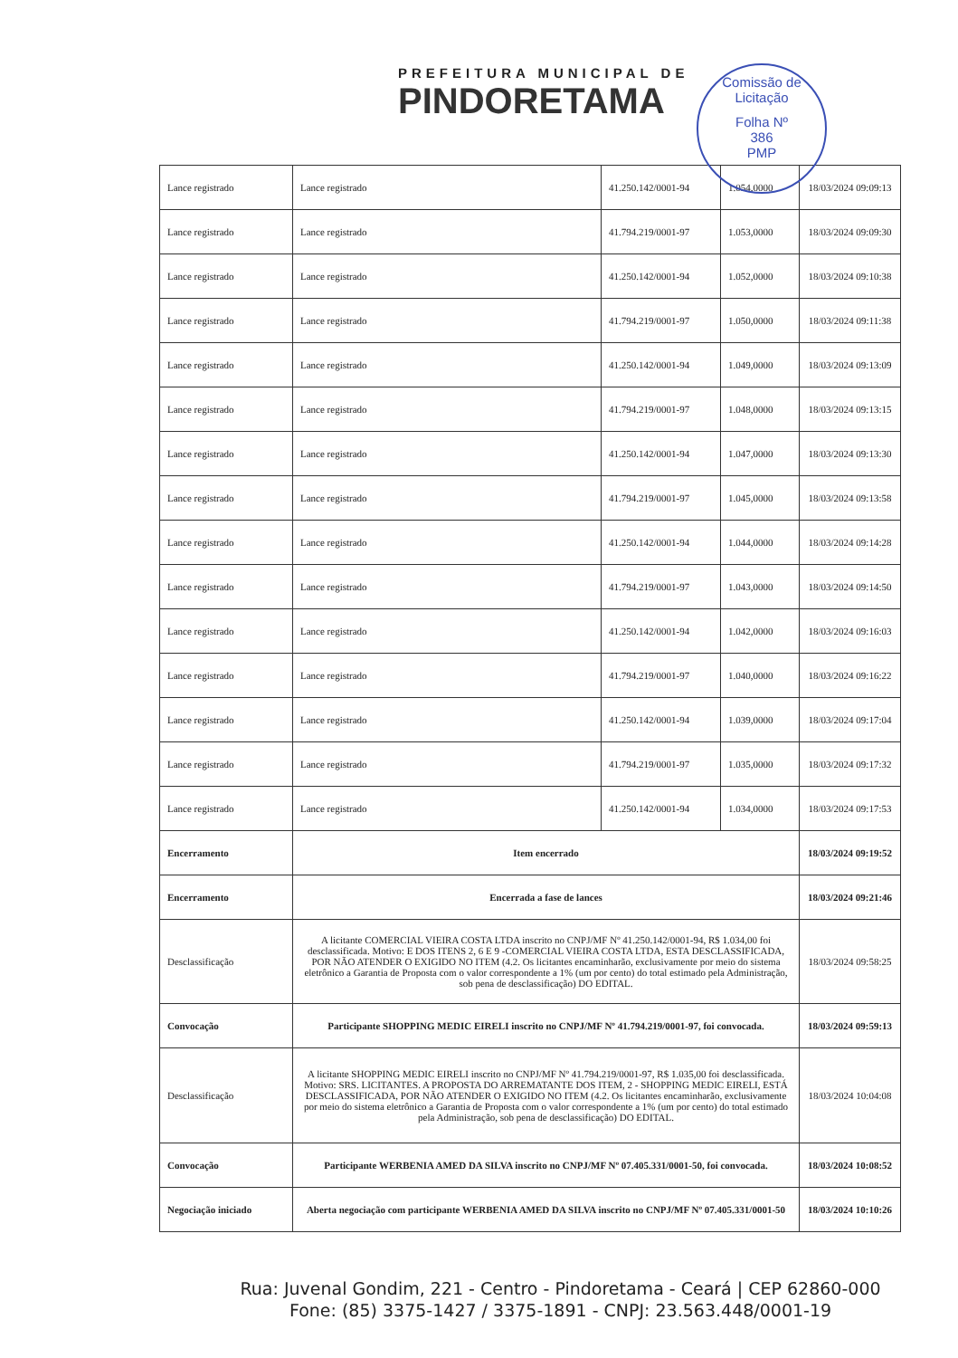Comissão de Licitação
Folha Nº
386
PMP
PREFEITURA MUNICIPAL DE
PINDORETAMA
| Lance registrado | Lance registrado | 41.250.142/0001-94 | 1.054,0000 | 18/03/2024 09:09:13 |
| Lance registrado | Lance registrado | 41.794.219/0001-97 | 1.053,0000 | 18/03/2024 09:09:30 |
| Lance registrado | Lance registrado | 41.250.142/0001-94 | 1.052,0000 | 18/03/2024 09:10:38 |
| Lance registrado | Lance registrado | 41.794.219/0001-97 | 1.050,0000 | 18/03/2024 09:11:38 |
| Lance registrado | Lance registrado | 41.250.142/0001-94 | 1.049,0000 | 18/03/2024 09:13:09 |
| Lance registrado | Lance registrado | 41.794.219/0001-97 | 1.048,0000 | 18/03/2024 09:13:15 |
| Lance registrado | Lance registrado | 41.250.142/0001-94 | 1.047,0000 | 18/03/2024 09:13:30 |
| Lance registrado | Lance registrado | 41.794.219/0001-97 | 1.045,0000 | 18/03/2024 09:13:58 |
| Lance registrado | Lance registrado | 41.250.142/0001-94 | 1.044,0000 | 18/03/2024 09:14:28 |
| Lance registrado | Lance registrado | 41.794.219/0001-97 | 1.043,0000 | 18/03/2024 09:14:50 |
| Lance registrado | Lance registrado | 41.250.142/0001-94 | 1.042,0000 | 18/03/2024 09:16:03 |
| Lance registrado | Lance registrado | 41.794.219/0001-97 | 1.040,0000 | 18/03/2024 09:16:22 |
| Lance registrado | Lance registrado | 41.250.142/0001-94 | 1.039,0000 | 18/03/2024 09:17:04 |
| Lance registrado | Lance registrado | 41.794.219/0001-97 | 1.035,0000 | 18/03/2024 09:17:32 |
| Lance registrado | Lance registrado | 41.250.142/0001-94 | 1.034,0000 | 18/03/2024 09:17:53 |
| Encerramento | Item encerrado | | | 18/03/2024 09:19:52 |
| Encerramento | Encerrada a fase de lances | | | 18/03/2024 09:21:46 |
| Desclassificação | A licitante COMERCIAL VIEIRA COSTA LTDA inscrito no CNPJ/MF Nº 41.250.142/0001-94, R$ 1.034,00 foi desclassificada. Motivo: E DOS ITENS 2, 6 E 9 -COMERCIAL VIEIRA COSTA LTDA, ESTA DESCLASSIFICADA, POR NÃO ATENDER O EXIGIDO NO ITEM (4.2. Os licitantes encaminharão, exclusivamente por meio do sistema eletrônico a Garantia de Proposta com o valor correspondente a 1% (um por cento) do total estimado pela Administração, sob pena de desclassificação) DO EDITAL. | | | 18/03/2024 09:58:25 |
| Convocação | Participante SHOPPING MEDIC EIRELI inscrito no CNPJ/MF Nº 41.794.219/0001-97, foi convocada. | | | 18/03/2024 09:59:13 |
| Desclassificação | A licitante SHOPPING MEDIC EIRELI inscrito no CNPJ/MF Nº 41.794.219/0001-97, R$ 1.035,00 foi desclassificada. Motivo: SRS. LICITANTES. A PROPOSTA DO ARREMATANTE DOS ITEM, 2 - SHOPPING MEDIC EIRELI, ESTÁ DESCLASSIFICADA, POR NÃO ATENDER O EXIGIDO NO ITEM (4.2. Os licitantes encaminharão, exclusivamente por meio do sistema eletrônico a Garantia de Proposta com o valor correspondente a 1% (um por cento) do total estimado pela Administração, sob pena de desclassificação) DO EDITAL. | | | 18/03/2024 10:04:08 |
| Convocação | Participante WERBENIA AMED DA SILVA inscrito no CNPJ/MF Nº 07.405.331/0001-50, foi convocada. | | | 18/03/2024 10:08:52 |
| Negociação iniciado | Aberta negociação com participante WERBENIA AMED DA SILVA inscrito no CNPJ/MF Nº 07.405.331/0001-50 | | | 18/03/2024 10:10:26 |
Rua: Juvenal Gondim, 221 - Centro - Pindoretama - Ceará | CEP 62860-000
Fone: (85) 3375-1427 / 3375-1891 - CNPJ: 23.563.448/0001-19